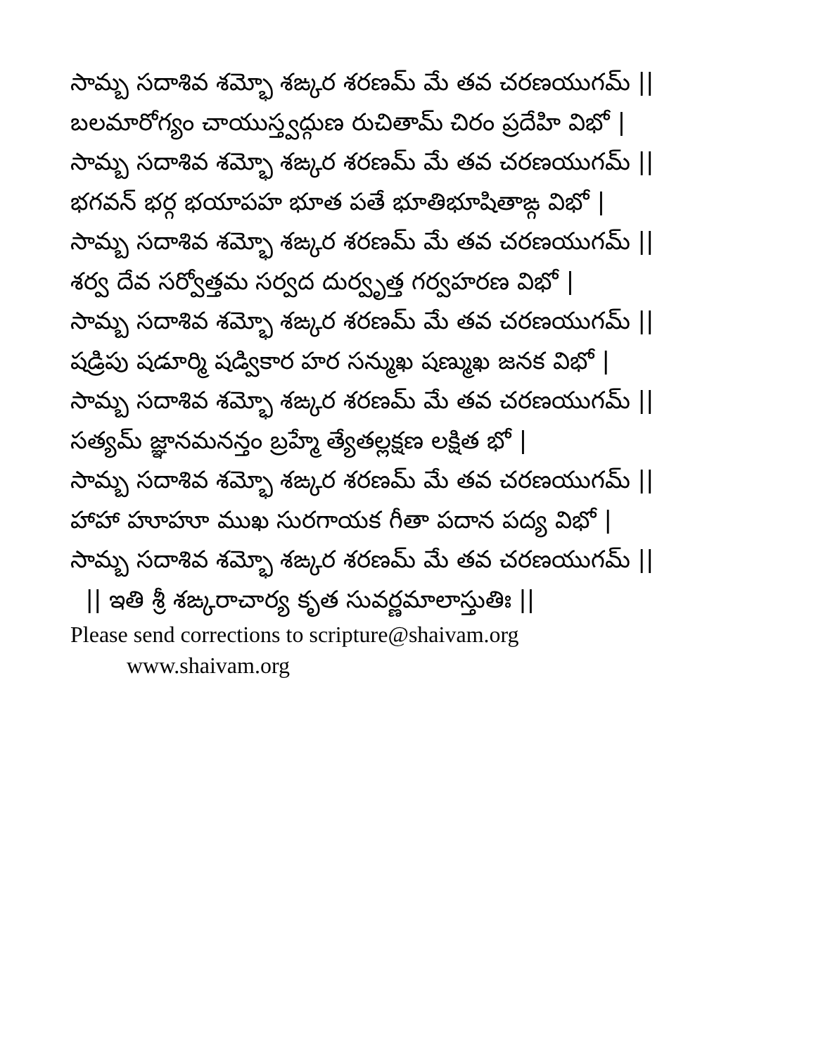సామ్బ సదాశివ శమ్భో శఙ్కర శరణమ్ మే తవ చరణయుగమ్ ||
బలమారోగ్యం చాయుస్త్వద్గుణ రుచితామ్ చిరం ప్రదేహి విభో |
సామ్బ సదాశివ శమ్భో శఙ్కర శరణమ్ మే తవ చరణయుగమ్ ||
భగవన్ భర్గ భయాపహ భూత పతే భూతిభూషితాఙ్గ విభో |
సామ్బ సదాశివ శమ్భో శఙ్కర శరణమ్ మే తవ చరణయుగమ్ ||
శర్వ దేవ సర్వోత్తమ సర్వద దుర్వృత్త గర్వహరణ విభో |
సామ్బ సదాశివ శమ్భో శఙ్కర శరణమ్ మే తవ చరణయుగమ్ ||
షడ్రిపు షడూర్మి షడ్వికార హర సన్ముఖ షణ్ముఖ జనక విభో |
సామ్బ సదాశివ శమ్భో శఙ్కర శరణమ్ మే తవ చరణయుగమ్ ||
సత్యమ్ జ్ఞానమనన్తం బ్రహ్మే త్యేతల్లక్షణ లక్షిత భో |
సామ్బ సదాశివ శమ్భో శఙ్కర శరణమ్ మే తవ చరణయుగమ్ ||
హాహా హూహూ ముఖ సురగాయక గీతా పదాన పద్య విభో |
సామ్బ సదాశివ శమ్భో శఙ్కర శరణమ్ మే తవ చరణయుగమ్ ||
|| ఇతి శ్రీ శఙ్కరాచార్య కృత సువర్ణమాలాస్తుతిః ||
Please send corrections to scripture@shaivam.org
www.shaivam.org